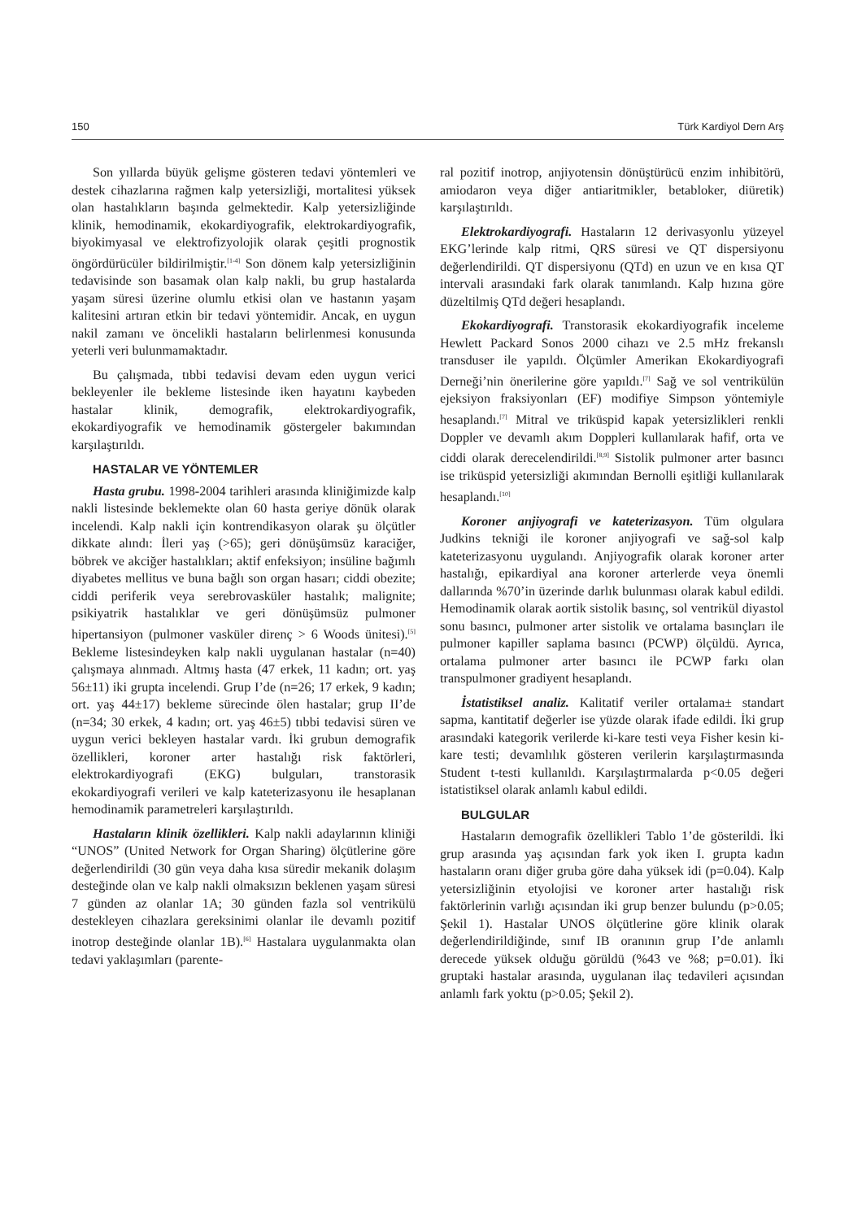150 Türk Kardiyol Dern Arş
Son yıllarda büyük gelişme gösteren tedavi yöntemleri ve destek cihazlarına rağmen kalp yetersizliği, mortalitesi yüksek olan hastalıkların başında gelmektedir. Kalp yetersizliğinde klinik, hemodinamik, ekokardiyografik, elektrokardiyografik, biyokimyasal ve elektrofizyolojik olarak çeşitli prognostik öngördürücüler bildirilmiştir.<sup>[1-4]</sup> Son dönem kalp yetersizliğinin tedavisinde son basamak olan kalp nakli, bu grup hastalarda yaşam süresi üzerine olumlu etkisi olan ve hastanın yaşam kalitesini artıran etkin bir tedavi yöntemidir. Ancak, en uygun nakil zamanı ve öncelikli hastaların belirlenmesi konusunda yeterli veri bulunmamaktadır.
Bu çalışmada, tıbbi tedavisi devam eden uygun verici bekleyenler ile bekleme listesinde iken hayatını kaybeden hastalar klinik, demografik, elektrokardiyografik, ekokardiyografik ve hemodinamik göstergeler bakımından karşılaştırıldı.
HASTALAR VE YÖNTEMLER
Hasta grubu. 1998-2004 tarihleri arasında kliniğimizde kalp nakli listesinde beklemekte olan 60 hasta geriye dönük olarak incelendi. Kalp nakli için kontrendikasyon olarak şu ölçütler dikkate alındı: İleri yaş (>65); geri dönüşümsüz karaciğer, böbrek ve akciğer hastalıkları; aktif enfeksiyon; insüline bağımlı diyabetes mellitus ve buna bağlı son organ hasarı; ciddi obezite; ciddi periferik veya serebrovasküler hastalık; malignite; psikiyatrik hastalıklar ve geri dönüşümsüz pulmoner hipertansiyon (pulmoner vasküler direnç > 6 Woods ünitesi).<sup>[5]</sup> Bekleme listesindeyken kalp nakli uygulanan hastalar (n=40) çalışmaya alınmadı. Altmış hasta (47 erkek, 11 kadın; ort. yaş 56±11) iki grupta incelendi. Grup I’de (n=26; 17 erkek, 9 kadın; ort. yaş 44±17) bekleme sürecinde ölen hastalar; grup II’de (n=34; 30 erkek, 4 kadın; ort. yaş 46±5) tıbbi tedavisi süren ve uygun verici bekleyen hastalar vardı. İki grubun demografik özellikleri, koroner arter hastalığı risk faktörleri, elektrokardiyografi (EKG) bulguları, transtorasik ekokardiyografi verileri ve kalp kateterizasyonu ile hesaplanan hemodinamik parametreleri karşılaştırıldı.
Hastaların klinik özellikleri. Kalp nakli adaylarının kliniği “UNOS” (United Network for Organ Sharing) ölçütlerine göre değerlendirildi (30 gün veya daha kısa süredir mekanik dolaşım desteğinde olan ve kalp nakli olmaksızın beklenen yaşam süresi 7 günden az olanlar 1A; 30 günden fazla sol ventrikülü destekleyen cihazlara gereksinimi olanlar ile devamlı pozitif inotrop desteğinde olanlar 1B).<sup>[6]</sup> Hastalara uygulanmakta olan tedavi yaklaşımları (parente-
ral pozitif inotrop, anjiyotensin dönüştürücü enzim inhibitörü, amiodaron veya diğer antiaritmikler, betabloker, diüretik) karşılaştırıldı.
Elektrokardiyografi. Hastaların 12 derivasyonlu yüzeyel EKG’lerinde kalp ritmi, QRS süresi ve QT dispersiyonu değerlendirildi. QT dispersiyonu (QTd) en uzun ve en kısa QT intervali arasındaki fark olarak tanımlandı. Kalp hızına göre düzeltilmiş QTd değeri hesaplandı.
Ekokardiyografi. Transtorasik ekokardiyografik inceleme Hewlett Packard Sonos 2000 cihazı ve 2.5 mHz frekanslı transduser ile yapıldı. Ölçümler Amerikan Ekokardiyografi Derneği’nin önerilerine göre yapıldı.<sup>[7]</sup> Sağ ve sol ventrikülün ejeksiyon fraksiyonları (EF) modifiye Simpson yöntemiyle hesaplandı.<sup>[7]</sup> Mitral ve triküspid kapak yetersizlikleri renkli Doppler ve devamlı akım Doppleri kullanılarak hafif, orta ve ciddi olarak derecelendirildi.<sup>[8,9]</sup> Sistolik pulmoner arter basıncı ise triküspid yetersizliği akımından Bernolli eşitliği kullanılarak hesaplandı.<sup>[10]</sup>
Koroner anjiyografi ve kateterizasyon. Tüm olgulara Judkins tekniği ile koroner anjiyografi ve sağ-sol kalp kateterizasyonu uygulandı. Anjiyografik olarak koroner arter hastalığı, epikardiyal ana koroner arterlerde veya önemli dallarında %70’in üzerinde darlık bulunması olarak kabul edildi. Hemodinamik olarak aortik sistolik basınç, sol ventrikül diyastol sonu basıncı, pulmoner arter sistolik ve ortalama basınçları ile pulmoner kapiller saplama basıncı (PCWP) ölçüldü. Ayrıca, ortalama pulmoner arter basıncı ile PCWP farkı olan transpulmoner gradiyent hesaplandı.
İstatistiksel analiz. Kalitatif veriler ortalama± standart sapma, kantitatif değerler ise yüzde olarak ifade edildi. İki grup arasındaki kategorik verilerde ki-kare testi veya Fisher kesin ki-kare testi; devamlılık gösteren verilerin karşılaştırmasında Student t-testi kullanıldı. Karşılaştırmalarda p<0.05 değeri istatistiksel olarak anlamlı kabul edildi.
BULGULAR
Hastaların demografik özellikleri Tablo 1’de gösterildi. İki grup arasında yaş açısından fark yok iken I. grupta kadın hastaların oranı diğer gruba göre daha yüksek idi (p=0.04). Kalp yetersizliğinin etyolojisi ve koroner arter hastalığı risk faktörlerinin varlığı açısından iki grup benzer bulundu (p>0.05; Şekil 1). Hastalar UNOS ölçütlerine göre klinik olarak değerlendirildiğinde, sınıf IB oranının grup I’de anlamlı derecede yüksek olduğu görüldü (%43 ve %8; p=0.01). İki gruptaki hastalar arasında, uygulanan ilaç tedavileri açısından anlamlı fark yoktu (p>0.05; Şekil 2).